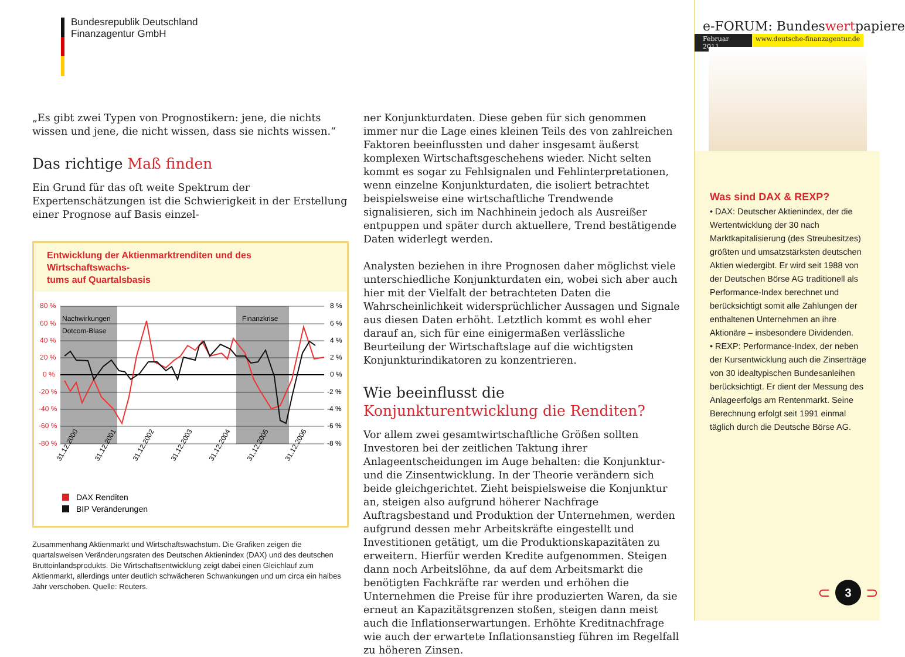Bundesrepublik Deutschland
Finanzagentur GmbH
„Es gibt zwei Typen von Prognostikern: jene, die nichts wissen und jene, die nicht wissen, dass sie nichts wissen.“
Das richtige Maß finden
Ein Grund für das oft weite Spektrum der Expertenschätzungen ist die Schwierigkeit in der Erstellung einer Prognose auf Basis einzel-
Entwicklung der Aktienmarktrenditen und des Wirtschaftswachs-
tums auf Quartalsbasis
Nachwirkungen
Dotcom-Blase
Finanzkrise
80 %
60 %
40 %
20 %
0 %
-20 %
-40 %
-60 %
-80 %
8 %
6 %
4 %
2 %
0 %
-2 %
-4 %
-6 %
-8 %
31.12.2000
31.12.2001
31.12.2002
31.12.2003
31.12.2004
31.12.2005
31.12.2006
DAX Renditen
BIP Veränderungen
Zusammenhang Aktienmarkt und Wirtschaftswachstum. Die Grafiken zeigen die quartalsweisen Veränderungsraten des Deutschen Aktienindex (DAX) und des deutschen Bruttoinlandsprodukts. Die Wirtschaftsentwicklung zeigt dabei einen Gleichlauf zum Aktienmarkt, allerdings unter deutlich schwächeren Schwankungen und um circa ein halbes Jahr verschoben. Quelle: Reuters.
ner Konjunkturdaten. Diese geben für sich genommen immer nur die Lage eines kleinen Teils des von zahlreichen Faktoren beeinflussten und daher insgesamt äußerst komplexen Wirtschaftsgeschehens wieder. Nicht selten kommt es sogar zu Fehlsignalen und Fehlinterpretationen, wenn einzelne Konjunkturdaten, die isoliert betrachtet beispielsweise eine wirtschaftliche Trendwende signalisieren, sich im Nachhinein jedoch als Ausreißer entpuppen und später durch aktuellere, Trend bestätigende Daten widerlegt werden.
Analysten beziehen in ihre Prognosen daher möglichst viele unterschiedliche Konjunkturdaten ein, wobei sich aber auch hier mit der Vielfalt der betrachteten Daten die Wahrscheinlichkeit widersprüchlicher Aussagen und Signale aus diesen Daten erhöht. Letztlich kommt es wohl eher darauf an, sich für eine einigermaßen verlässliche Beurteilung der Wirtschaftslage auf die wichtigsten Konjunkturindikatoren zu konzentrieren.
Wie beeinflusst die
Konjunkturentwicklung die Renditen?
Vor allem zwei gesamtwirtschaftliche Größen sollten Investoren bei der zeitlichen Taktung ihrer Anlageentscheidungen im Auge behalten: die Konjunktur- und die Zinsentwicklung. In der Theorie verändern sich beide gleichgerichtet. Zieht beispielsweise die Konjunktur an, steigen also aufgrund höherer Nachfrage Auftragsbestand und Produktion der Unternehmen, werden aufgrund dessen mehr Arbeitskräfte eingestellt und Investitionen getätigt, um die Produktionskapazitäten zu erweitern. Hierfür werden Kredite aufgenommen. Steigen dann noch Arbeitslöhne, da auf dem Arbeitsmarkt die benötigten Fachkräfte rar werden und erhöhen die Unternehmen die Preise für ihre produzierten Waren, da sie erneut an Kapazitätsgrenzen stoßen, steigen dann meist auch die Inflationserwartungen. Erhöhte Kreditnachfrage wie auch der erwartete Inflationsanstieg führen im Regelfall zu höheren Zinsen.
e-FORUM: Bundeswertpapiere
Februar 2011 www.deutsche-finanzagentur.de
Was sind DAX & REXP?
• DAX: Deutscher Aktienindex, der die Wertentwicklung der 30 nach Marktkapitalisierung (des Streubesitzes) größten und umsatzstärksten deutschen Aktien wiedergibt. Er wird seit 1988 von der Deutschen Börse AG traditionell als Performance-Index berechnet und berücksichtigt somit alle Zahlungen der enthaltenen Unternehmen an ihre Aktionäre – insbesondere Dividenden.
• REXP: Performance-Index, der neben der Kursentwicklung auch die Zinserträge von 30 idealtypischen Bundesanleihen berücksichtigt. Er dient der Messung des Anlageerfolgs am Rentenmarkt. Seine Berechnung erfolgt seit 1991 einmal täglich durch die Deutsche Börse AG.
⊂ 3 ⊃